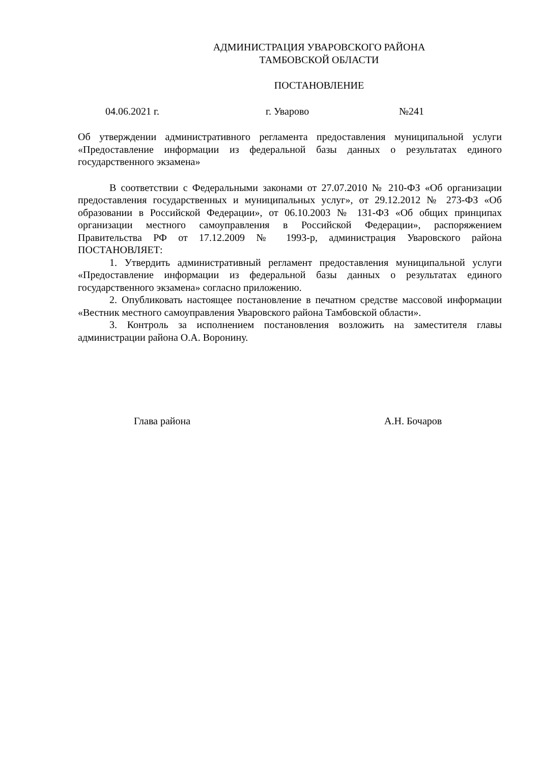АДМИНИСТРАЦИЯ УВАРОВСКОГО РАЙОНА
ТАМБОВСКОЙ ОБЛАСТИ
ПОСТАНОВЛЕНИЕ
04.06.2021 г. г. Уварово №241
Об утверждении административного регламента предоставления муниципальной услуги «Предоставление информации из федеральной базы данных о результатах единого государственного экзамена»
В соответствии с Федеральными законами от 27.07.2010 № 210-ФЗ «Об организации предоставления государственных и муниципальных услуг», от 29.12.2012 № 273-ФЗ «Об образовании в Российской Федерации», от 06.10.2003 № 131-ФЗ «Об общих принципах организации местного самоуправления в Российской Федерации», распоряжением Правительства РФ от 17.12.2009 № 1993-р, администрация Уваровского района ПОСТАНОВЛЯЕТ:
1. Утвердить административный регламент предоставления муниципальной услуги «Предоставление информации из федеральной базы данных о результатах единого государственного экзамена» согласно приложению.
2. Опубликовать настоящее постановление в печатном средстве массовой информации «Вестник местного самоуправления Уваровского района Тамбовской области».
3. Контроль за исполнением постановления возложить на заместителя главы администрации района О.А. Воронину.
Глава района А.Н. Бочаров